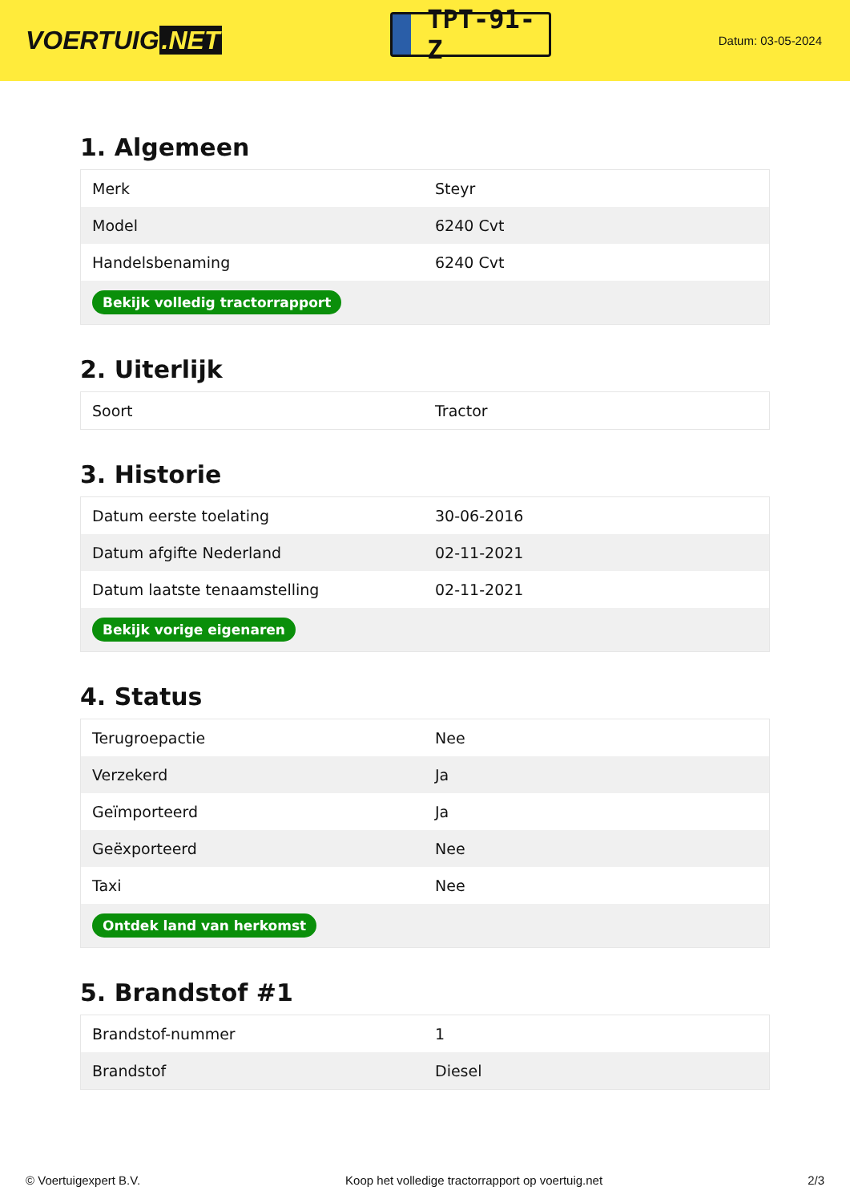VOERTUIG.NET
TPT-91-Z
Datum: 03-05-2024
1. Algemeen
| Merk | Steyr |
| Model | 6240 Cvt |
| Handelsbenaming | 6240 Cvt |
| Bekijk volledig tractorrapport | |
2. Uiterlijk
| Soort | Tractor |
3. Historie
| Datum eerste toelating | 30-06-2016 |
| Datum afgifte Nederland | 02-11-2021 |
| Datum laatste tenaamstelling | 02-11-2021 |
| Bekijk vorige eigenaren | |
4. Status
| Terugroepactie | Nee |
| Verzekerd | Ja |
| Geïmporteerd | Ja |
| Geëxporteerd | Nee |
| Taxi | Nee |
| Ontdek land van herkomst | |
5. Brandstof #1
| Brandstof-nummer | 1 |
| Brandstof | Diesel |
© Voertuigexpert B.V. Koop het volledige tractorrapport op voertuig.net 2/3